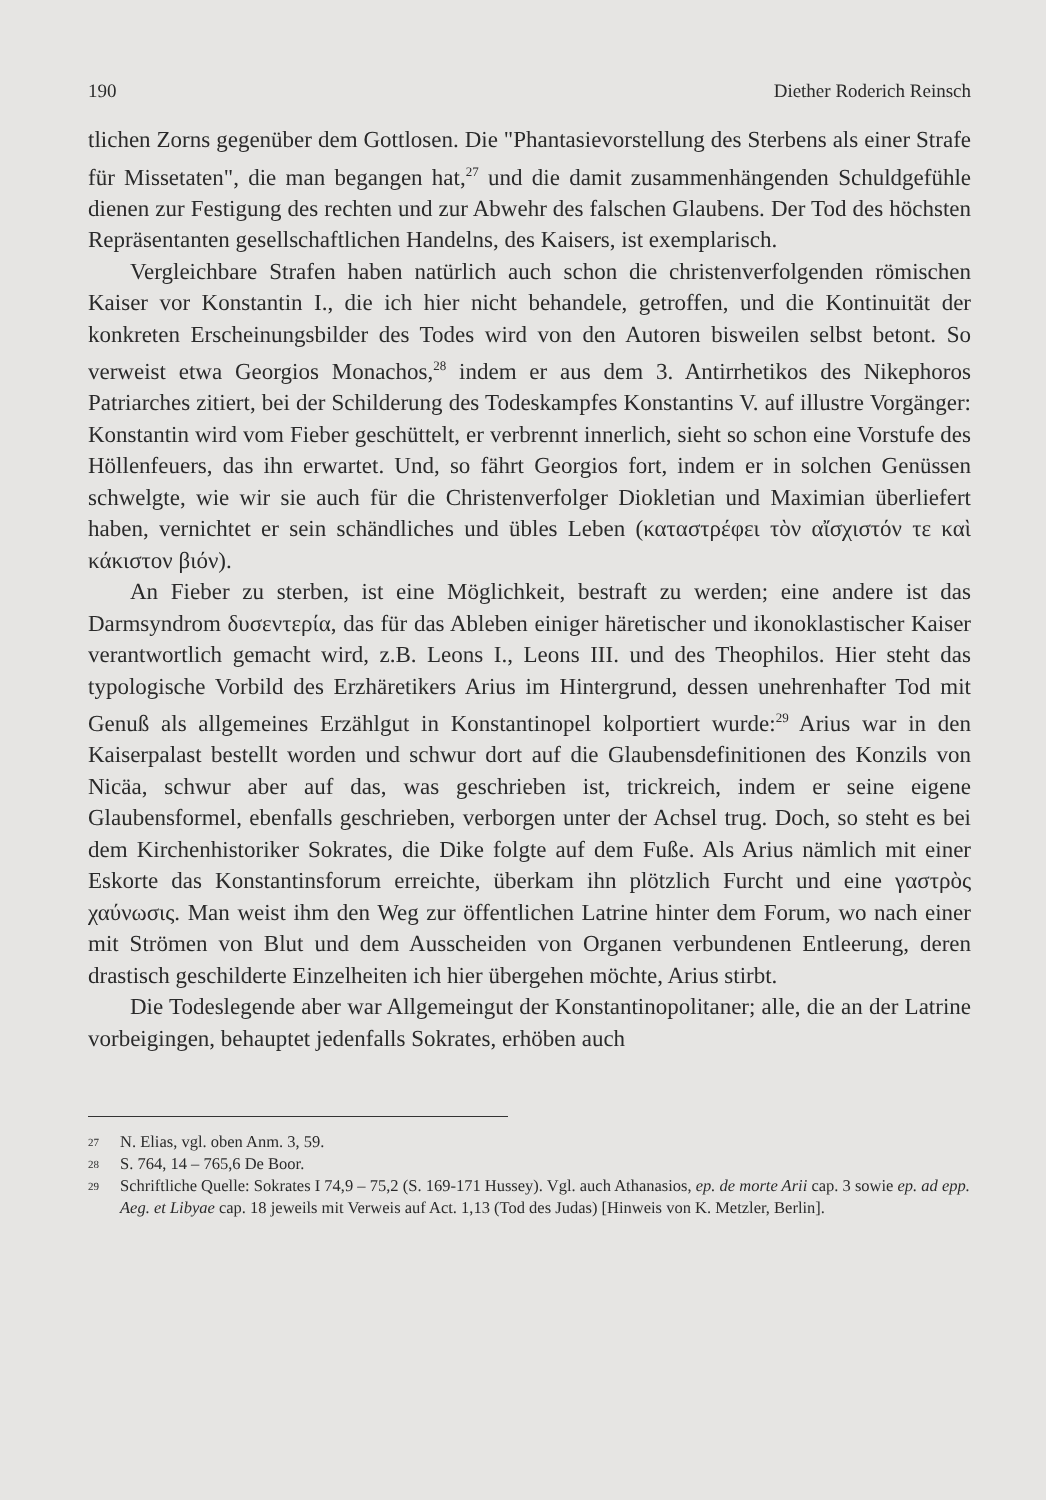190 Diether Roderich Reinsch
tlichen Zorns gegenüber dem Gottlosen. Die "Phantasievorstellung des Sterbens als einer Strafe für Missetaten", die man begangen hat,<sup>27</sup> und die damit zusammenhängenden Schuldgefühle dienen zur Festigung des rechten und zur Abwehr des falschen Glaubens. Der Tod des höchsten Repräsentanten gesellschaftlichen Handelns, des Kaisers, ist exemplarisch.
Vergleichbare Strafen haben natürlich auch schon die christenverfolgenden römischen Kaiser vor Konstantin I., die ich hier nicht behandele, getroffen, und die Kontinuität der konkreten Erscheinungsbilder des Todes wird von den Autoren bisweilen selbst betont. So verweist etwa Georgios Monachos,<sup>28</sup> indem er aus dem 3. Antirrhetikos des Nikephoros Patriarches zitiert, bei der Schilderung des Todeskampfes Konstantins V. auf illustre Vorgänger: Konstantin wird vom Fieber geschüttelt, er verbrennt innerlich, sieht so schon eine Vorstufe des Höllenfeuers, das ihn erwartet. Und, so fährt Georgios fort, indem er in solchen Genüssen schwelgte, wie wir sie auch für die Christenverfolger Diokletian und Maximian überliefert haben, vernichtet er sein schändliches und übles Leben (καταστρέφει τὸν αἴσχιστόν τε καὶ κάκιστον βιόν).
An Fieber zu sterben, ist eine Möglichkeit, bestraft zu werden; eine andere ist das Darmsyndrom δυσεντερία, das für das Ableben einiger häretischer und ikonoklastischer Kaiser verantwortlich gemacht wird, z.B. Leons I., Leons III. und des Theophilos. Hier steht das typologische Vorbild des Erzhäretikers Arius im Hintergrund, dessen unehrenhafter Tod mit Genuß als allgemeines Erzählgut in Konstantinopel kolportiert wurde:<sup>29</sup> Arius war in den Kaiserpalast bestellt worden und schwur dort auf die Glaubensdefinitionen des Konzils von Nicäa, schwur aber auf das, was geschrieben ist, trickreich, indem er seine eigene Glaubensformel, ebenfalls geschrieben, verborgen unter der Achsel trug. Doch, so steht es bei dem Kirchenhistoriker Sokrates, die Dike folgte auf dem Fuße. Als Arius nämlich mit einer Eskorte das Konstantinsforum erreichte, überkam ihn plötzlich Furcht und eine γαστρὸς χαύνωσις. Man weist ihm den Weg zur öffentlichen Latrine hinter dem Forum, wo nach einer mit Strömen von Blut und dem Ausscheiden von Organen verbundenen Entleerung, deren drastisch geschilderte Einzelheiten ich hier übergehen möchte, Arius stirbt.
Die Todeslegende aber war Allgemeingut der Konstantinopolitaner; alle, die an der Latrine vorbeigingen, behauptet jedenfalls Sokrates, erhöben auch
27 N. Elias, vgl. oben Anm. 3, 59.
28 S. 764, 14 – 765,6 De Boor.
29 Schriftliche Quelle: Sokrates I 74,9 – 75,2 (S. 169-171 Hussey). Vgl. auch Athanasios, ep. de morte Arii cap. 3 sowie ep. ad epp. Aeg. et Libyae cap. 18 jeweils mit Verweis auf Act. 1,13 (Tod des Judas) [Hinweis von K. Metzler, Berlin].